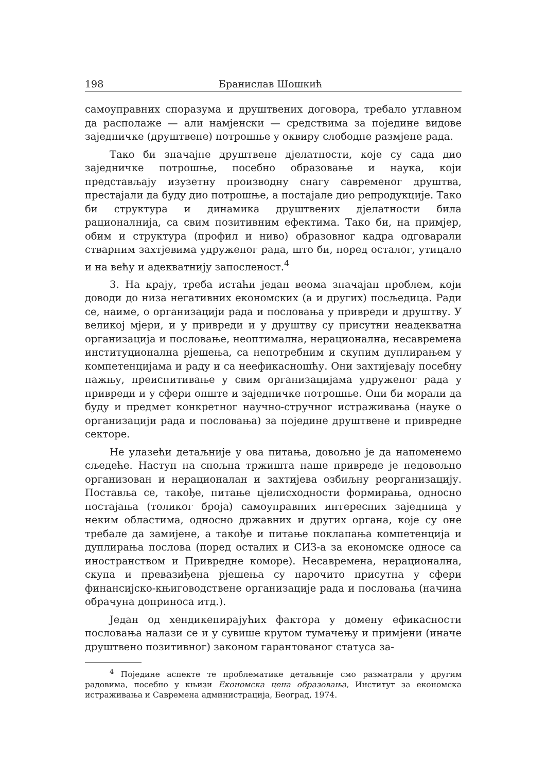198 Бранислав Шошкић
самоуправних споразума и друштвених договора, требало углавном да располаже — али намјенски — средствима за поједине видове заједничке (друштвене) потрошње у оквиру слободне размјене рада.
Тако би значајне друштвене дјелатности, које су сада дио заједничке потрошње, посебно образовање и наука, који представљају изузетну производну снагу савременог друштва, престајали да буду дио потрошње, а постајале дио репродукције. Тако би структура и динамика друштвених дјелатности била рационалнија, са свим позитивним ефектима. Тако би, на примјер, обим и структура (профил и ниво) образовног кадра одговарали стварним захтјевима удруженог рада, што би, поред осталог, утицало и на већу и адекватнију запосленост.<sup>4</sup>
3. На крају, треба истаћи један веома значајан проблем, који доводи до низа негативних економских (а и других) посљедица. Ради се, наиме, о организацији рада и пословања у привреди и друштву. У великој мјери, и у привреди и у друштву су присутни неадекватна организација и пословање, неоптимална, нерационална, несавремена институционална рјешења, са непотребним и скупим дуплирањем у компетенцијама и раду и са неефикасношћу. Они захтијевају посебну пажњу, преиспитивање у свим организацијама удруженог рада у привреди и у сфери опште и заједничке потрошње. Они би морали да буду и предмет конкретног научно-стручног истраживања (науке о организацији рада и пословања) за поједине друштвене и привредне секторе.
Не улазећи детаљније у ова питања, довољно је да напоменемо сљедеће. Наступ на спољна тржишта наше привреде је недовољно организован и нерационалан и захтијева озбиљну реорганизацију. Поставља се, такође, питање цјелисходности формирања, односно постајања (толиког броја) самоуправних интересних заједница у неким областима, односно државних и других органа, које су оне требале да замијене, а такође и питање поклапања компетенција и дуплирања послова (поред осталих и СИЗ-а за економске односе са иностранством и Привредне коморе). Несавремена, нерационална, скупа и превазиђена рјешења су нарочито присутна у сфери финансијско-књиговодствене организације рада и пословања (начина обрачуна доприноса итд.).
Један од хендикепирајућих фактора у домену ефикасности пословања налази се и у сувише крутом тумачењу и примјени (иначе друштвено позитивног) законом гарантованог статуса за-
<sup>4</sup> Поједине аспекте те проблематике детаљније смо разматрали у другим радовима, посебно у књизи Економска цена образовања, Институт за економска истраживања и Савремена администрација, Београд, 1974.